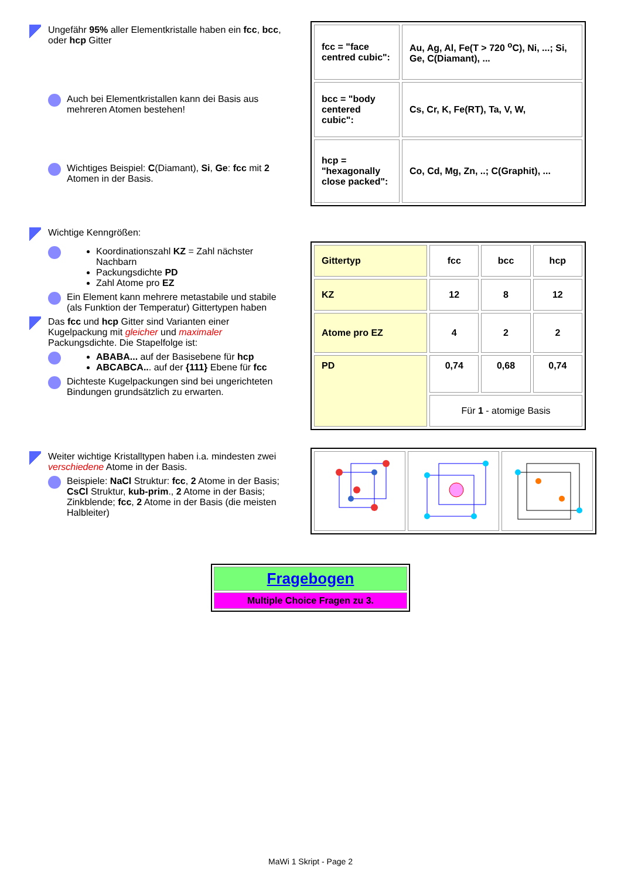Ungefähr 95% aller Elementkristalle haben ein fcc, bcc, oder hcp Gitter
Auch bei Elementkristallen kann dei Basis aus mehreren Atomen bestehen!
Wichtiges Beispiel: C(Diamant), Si, Ge: fcc mit 2 Atomen in der Basis.
| fcc = "face centred cubic": | Au, Ag, Al, Fe(T > 720 <sup>o</sup>C), Ni, ...; Si, Ge, C(Diamant), ... |
| bcc = "body centered cubic": | Cs, Cr, K, Fe(RT), Ta, V, W, |
| hcp = "hexagonally close packed": | Co, Cd, Mg, Zn, ..; C(Graphit), ... |
Wichtige Kenngrößen:
Koordinationszahl KZ = Zahl nächster Nachbarn
Packungsdichte PD
Zahl Atome pro EZ
Ein Element kann mehrere metastabile und stabile (als Funktion der Temperatur) Gittertypen haben
Das fcc und hcp Gitter sind Varianten einer Kugelpackung mit gleicher und maximaler Packungsdichte. Die Stapelfolge ist:
ABABA... auf der Basisebene für hcp
ABCABCA... auf der {111} Ebene für fcc
Dichteste Kugelpackungen sind bei ungerichteten Bindungen grundsätzlich zu erwarten.
| Gittertyp | fcc | bcc | hcp |
| KZ | 12 | 8 | 12 |
| Atome pro EZ | 4 | 2 | 2 |
| PD | 0,74 | 0,68 | 0,74 |
| | Für 1 - atomige Basis | | |
Weiter wichtige Kristalltypen haben i.a. mindesten zwei verschiedene Atome in der Basis.
Beispiele: NaCl Struktur: fcc, 2 Atome in der Basis; CsCl Struktur, kub-prim., 2 Atome in der Basis; Zinkblende; fcc, 2 Atome in der Basis (die meisten Halbleiter)
Fragebogen
Multiple Choice Fragen zu 3.
MaWi 1 Skript - Page 2